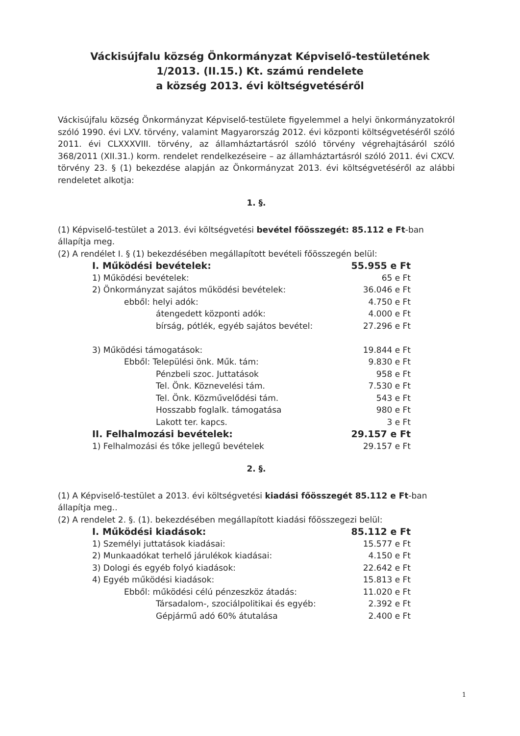Váckisújfalu község Önkormányzat Képviselő-testületének
1/2013. (II.15.) Kt. számú rendelete
a község 2013. évi költségvetéséről
Váckisújfalu község Önkormányzat Képviselő-testülete figyelemmel a helyi önkormányzatokról szóló 1990. évi LXV. törvény, valamint Magyarország 2012. évi központi költségvetéséről szóló 2011. évi CLXXXVIII. törvény, az államháztartásról szóló törvény végrehajtásáról szóló 368/2011 (XII.31.) korm. rendelet rendelkezéseire – az államháztartásról szóló 2011. évi CXCV. törvény 23. § (1) bekezdése alapján az Önkormányzat 2013. évi költségvetéséről az alábbi rendeletet alkotja:
1. §.
(1) Képviselő-testület a 2013. évi költségvetési bevétel főösszegét: 85.112 e Ft-ban állapítja meg.
(2) A rendélet I. § (1) bekezdésében megállapított bevételi főösszegén belül:
I. Működési bevételek: 55.955 e Ft
1) Működési bevételek: 65 e Ft
2) Önkormányzat sajátos működési bevételek: 36.046 e Ft
ebből: helyi adók: 4.750 e Ft
átengedett központi adók: 4.000 e Ft
bírság, pótlék, egyéb sajátos bevétel: 27.296 e Ft
3) Működési támogatások: 19.844 e Ft
Ebből: Települési önk. Műk. tám: 9.830 e Ft
Pénzbeli szoc. Juttatások 958 e Ft
Tel. Önk. Köznevelési tám. 7.530 e Ft
Tel. Önk. Közművelődési tám. 543 e Ft
Hosszabb foglalk. támogatása 980 e Ft
Lakott ter. kapcs. 3 e Ft
II. Felhalmozási bevételek: 29.157 e Ft
1) Felhalmozási és tőke jellegű bevételek 29.157 e Ft
2. §.
(1) A Képviselő-testület a 2013. évi költségvetési kiadási főösszegét 85.112 e Ft-ban állapítja meg..
(2) A rendelet 2. §. (1). bekezdésében megállapított kiadási főösszegezi belül:
I. Működési kiadások: 85.112 e Ft
1) Személyi juttatások kiadásai: 15.577 e Ft
2) Munkaadókat terhelő járulékok kiadásai: 4.150 e Ft
3) Dologi és egyéb folyó kiadások: 22.642 e Ft
4) Egyéb működési kiadások: 15.813 e Ft
Ebből: működési célú pénzeszköz átadás: 11.020 e Ft
Társadalom-, szociálpolitikai és egyéb: 2.392 e Ft
Gépjármű adó 60% átutalása 2.400 e Ft
1